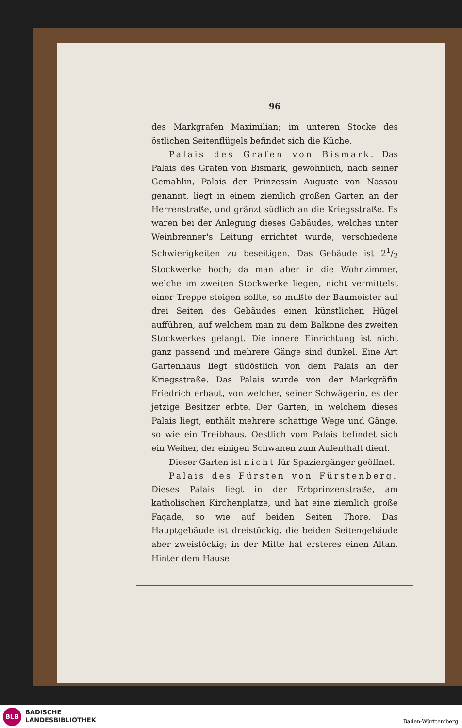96
des Markgrafen Maximilian; im unteren Stocke des östlichen Seitenflügels befindet sich die Küche.
Palais des Grafen von Bismark. Das Palais des Grafen von Bismark, gewöhnlich, nach seiner Gemahlin, Palais der Prinzessin Auguste von Nassau genannt, liegt in einem ziemlich großen Garten an der Herrenstraße, und gränzt südlich an die Kriegsstraße. Es waren bei der Anlegung dieses Gebäudes, welches unter Weinbrenner's Leitung errichtet wurde, verschiedene Schwierigkeiten zu beseitigen. Das Gebäude ist 21/2 Stockwerke hoch; da man aber in die Wohnzimmer, welche im zweiten Stockwerke liegen, nicht vermittelst einer Treppe steigen sollte, so mußte der Baumeister auf drei Seiten des Gebäudes einen künstlichen Hügel aufführen, auf welchem man zu dem Balkone des zweiten Stockwerkes gelangt. Die innere Einrichtung ist nicht ganz passend und mehrere Gänge sind dunkel. Eine Art Gartenhaus liegt südöstlich von dem Palais an der Kriegsstraße. Das Palais wurde von der Markgräfin Friedrich erbaut, von welcher, seiner Schwägerin, es der jetzige Besitzer erbte. Der Garten, in welchem dieses Palais liegt, enthält mehrere schattige Wege und Gänge, so wie ein Treibhaus. Oestlich vom Palais befindet sich ein Weiher, der einigen Schwanen zum Aufenthalt dient.
Dieser Garten ist nicht für Spaziergänger geöffnet.
Palais des Fürsten von Fürstenberg. Dieses Palais liegt in der Erbprinzenstraße, am katholischen Kirchenplatze, und hat eine ziemlich große Façade, so wie auf beiden Seiten Thore. Das Hauptgebäude ist dreistöckig, die beiden Seitengebäude aber zweistöckig; in der Mitte hat ersteres einen Altan. Hinter dem Hause
BLB
BADISCHE
LANDESBIBLIOTHEK
Baden-Württemberg